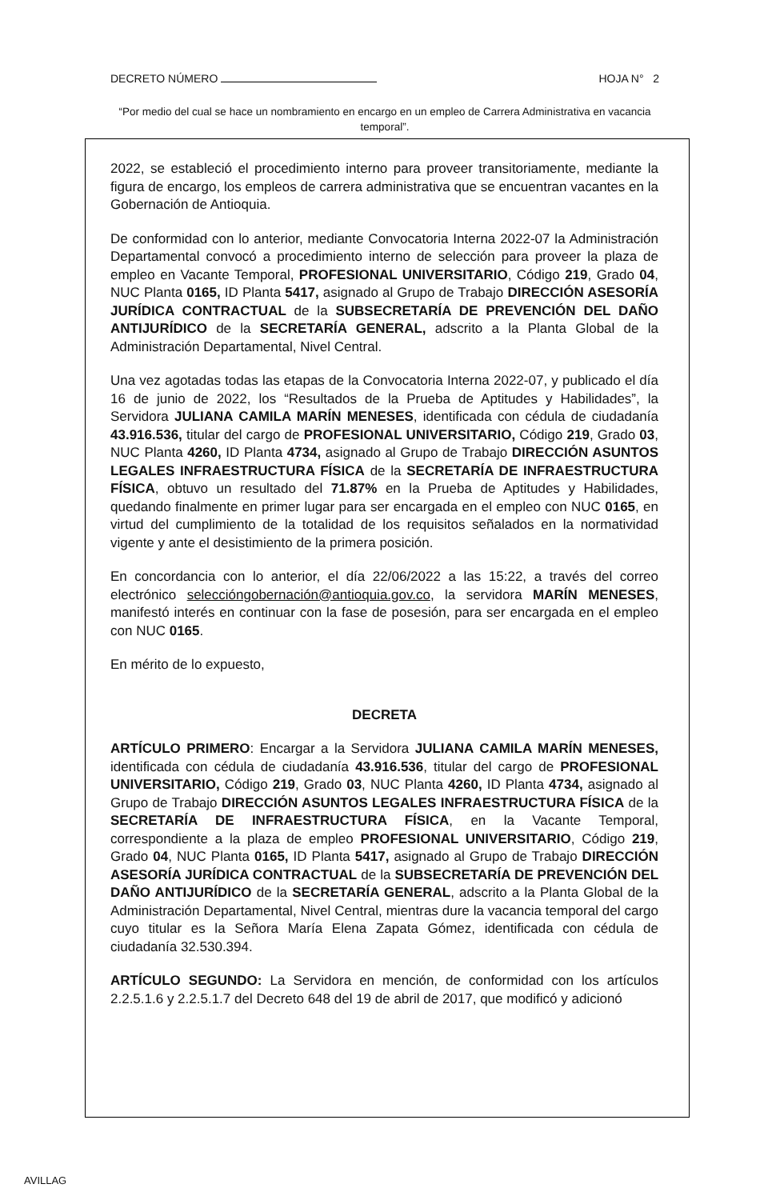DECRETO NÚMERO HOJA N° 2
“Por medio del cual se hace un nombramiento en encargo en un empleo de Carrera Administrativa en vacancia temporal”.
2022, se estableció el procedimiento interno para proveer transitoriamente, mediante la figura de encargo, los empleos de carrera administrativa que se encuentran vacantes en la Gobernación de Antioquia.
De conformidad con lo anterior, mediante Convocatoria Interna 2022-07 la Administración Departamental convocó a procedimiento interno de selección para proveer la plaza de empleo en Vacante Temporal, PROFESIONAL UNIVERSITARIO, Código 219, Grado 04, NUC Planta 0165, ID Planta 5417, asignado al Grupo de Trabajo DIRECCIÓN ASESORÍA JURÍDICA CONTRACTUAL de la SUBSECRETARÍA DE PREVENCIÓN DEL DAÑO ANTIJURÍDICO de la SECRETARÍA GENERAL, adscrito a la Planta Global de la Administración Departamental, Nivel Central.
Una vez agotadas todas las etapas de la Convocatoria Interna 2022-07, y publicado el día 16 de junio de 2022, los “Resultados de la Prueba de Aptitudes y Habilidades”, la Servidora JULIANA CAMILA MARÍN MENESES, identificada con cédula de ciudadanía 43.916.536, titular del cargo de PROFESIONAL UNIVERSITARIO, Código 219, Grado 03, NUC Planta 4260, ID Planta 4734, asignado al Grupo de Trabajo DIRECCIÓN ASUNTOS LEGALES INFRAESTRUCTURA FÍSICA de la SECRETARÍA DE INFRAESTRUCTURA FÍSICA, obtuvo un resultado del 71.87% en la Prueba de Aptitudes y Habilidades, quedando finalmente en primer lugar para ser encargada en el empleo con NUC 0165, en virtud del cumplimiento de la totalidad de los requisitos señalados en la normatividad vigente y ante el desistimiento de la primera posición.
En concordancia con lo anterior, el día 22/06/2022 a las 15:22, a través del correo electrónico seleccióngobernación@antioquia.gov.co, la servidora MARÍN MENESES, manifestó interés en continuar con la fase de posesión, para ser encargada en el empleo con NUC 0165.
En mérito de lo expuesto,
DECRETA
ARTÍCULO PRIMERO: Encargar a la Servidora JULIANA CAMILA MARÍN MENESES, identificada con cédula de ciudadanía 43.916.536, titular del cargo de PROFESIONAL UNIVERSITARIO, Código 219, Grado 03, NUC Planta 4260, ID Planta 4734, asignado al Grupo de Trabajo DIRECCIÓN ASUNTOS LEGALES INFRAESTRUCTURA FÍSICA de la SECRETARÍA DE INFRAESTRUCTURA FÍSICA, en la Vacante Temporal, correspondiente a la plaza de empleo PROFESIONAL UNIVERSITARIO, Código 219, Grado 04, NUC Planta 0165, ID Planta 5417, asignado al Grupo de Trabajo DIRECCIÓN ASESORÍA JURÍDICA CONTRACTUAL de la SUBSECRETARÍA DE PREVENCIÓN DEL DAÑO ANTIJURÍDICO de la SECRETARÍA GENERAL, adscrito a la Planta Global de la Administración Departamental, Nivel Central, mientras dure la vacancia temporal del cargo cuyo titular es la Señora María Elena Zapata Gómez, identificada con cédula de ciudadanía 32.530.394.
ARTÍCULO SEGUNDO: La Servidora en mención, de conformidad con los artículos 2.2.5.1.6 y 2.2.5.1.7 del Decreto 648 del 19 de abril de 2017, que modificó y adicionó
AVILLAG